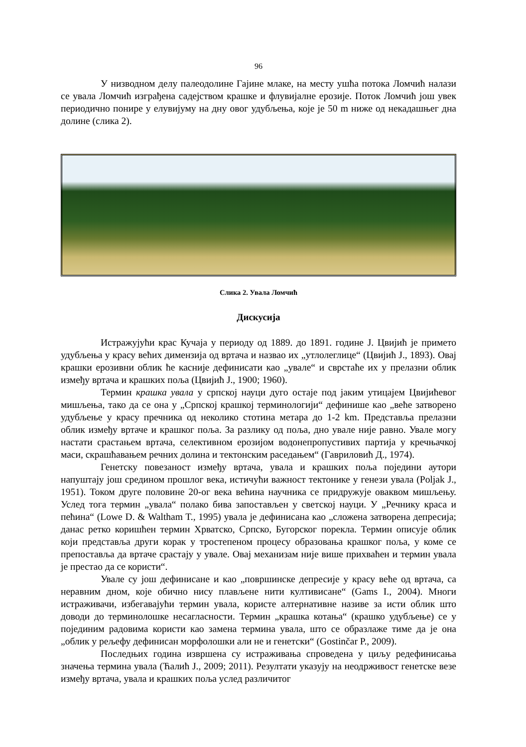96
У низводном делу палеодолине Гајине млаке, на месту ушћа потока Ломчић налази се увала Ломчић изграђена садејством крашке и флувијалне ерозије. Поток Ломчић још увек периодично понире у елувијуму на дну овог удубљења, које је 50 m ниже од некадашњег дна долине (слика 2).
Слика 2. Увала Ломчић
Дискусија
Истражујући крас Кучаја у периоду од 1889. до 1891. године Ј. Цвијић је примето удубљења у красу већих димензија од вртача и назвао их „утлолеглице“ (Цвијић Ј., 1893). Овај крашки ерозивни облик ће касније дефинисати као „увале“ и сврстаће их у прелазни облик између вртача и крашких поља (Цвијић Ј., 1900; 1960).
Термин крашка увала у српској науци дуго остаје под јаким утицајем Цвијићевог мишљења, тако да се она у „Српској крашкој терминологији“ дефинише као „веће затворено удубљење у красу пречника од неколико стотина метара до 1-2 km. Представља прелазни облик између вртаче и крашког поља. За разлику од поља, дно увале није равно. Увале могу настати срастањем вртача, селективном ерозијом водонепропустивих партија у кречњачкој маси, скрашћавањем речних долина и тектонским раседањем“ (Гавриловић Д., 1974).
Генетску повезаност између вртача, увала и крашких поља поједини аутори напуштају још средином прошлог века, истичући важност тектонике у генези увала (Poljak J., 1951). Током друге половине 20-ог века већина научника се придружује оваквом мишљењу. Услед тога термин „увала“ полако бива запостављен у светској науци. У „Речнику краса и пећина“ (Lowe D. & Waltham T., 1995) увала је дефинисана као „сложена затворена депресија; данас ретко коришћен термин Хрватско, Српско, Бугорског порекла. Термин описује облик који представља други корак у тростепеном процесу образовања крашког поља, у коме се препоставља да вртаче срастају у увале. Овај механизам није више прихваћен и термин увала је престао да се користи“.
Увале су још дефинисане и као „површинске депресије у красу веће од вртача, са неравним дном, које обично нису плављене нити култивисане“ (Gams I., 2004). Многи истраживачи, избегавајући термин увала, користе алтернативне називе за исти облик што доводи до терминолошке несагласности. Термин „крашка котања“ (крашко удубљење) се у појединим радовима користи као замена термина увала, што се образлаже тиме да је она „облик у рељефу дефинисан морфолошки али не и генетски“ (Gostinčar P., 2009).
Последњих година извршена су истраживања спроведена у циљу редефинисања значења термина увала (Ћалић Ј., 2009; 2011). Резултати указују на неодрживост генетске везе између вртача, увала и крашких поља услед различитог